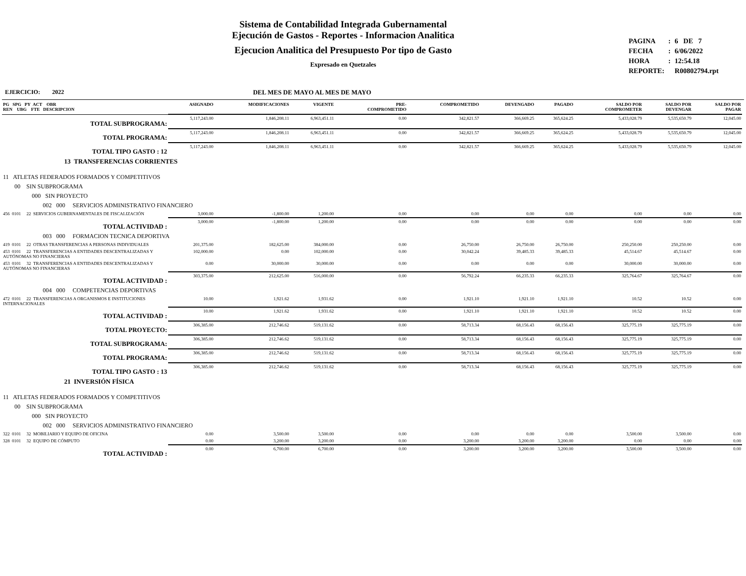Sistema de Contabilidad Integrada Gubernamental
Ejecución de Gastos - Reportes - Informacion Analitica
Ejecucion Analitica del Presupuesto Por tipo de Gasto
Expresado en Quetzales
| PAGINA | : | 6 DE 7 |
| FECHA | : | 6/06/2022 |
| HORA | : | 12:54.18 |
| REPORTE: | | R00802794.rpt |
EJERCICIO: 2022 DEL MES DE MAYO AL MES DE MAYO
| PG SPG PY ACT OBR REN UBG FTE DESCRIPCION | ASIGNADO | MODIFICACIONES | VIGENTE | PRE- COMPROMETIDO | COMPROMETIDO | DEVENGADO | PAGADO | SALDO POR COMPROMETER | SALDO POR DEVENGAR | SALDO POR PAGAR |
| --- | --- | --- | --- | --- | --- | --- | --- | --- | --- | --- |
| TOTAL SUBPROGRAMA: | 5,117,243.00 | 1,846,208.11 | 6,963,451.11 | 0.00 | 342,821.57 | 366,669.25 | 365,624.25 | 5,433,028.79 | 5,535,650.79 | 12,045.00 |
| TOTAL PROGRAMA: | 5,117,243.00 | 1,846,208.11 | 6,963,451.11 | 0.00 | 342,821.57 | 366,669.25 | 365,624.25 | 5,433,028.79 | 5,535,650.79 | 12,045.00 |
| TOTAL TIPO GASTO : 12 | 5,117,243.00 | 1,846,208.11 | 6,963,451.11 | 0.00 | 342,821.57 | 366,669.25 | 365,624.25 | 5,433,028.79 | 5,535,650.79 | 12,045.00 |
| 13 TRANSFERENCIAS CORRIENTES | | | | | | | | | | |
| 11 ATLETAS FEDERADOS FORMADOS Y COMPETITIVOS | | | | | | | | | | |
| 00 SIN SUBPROGRAMA | | | | | | | | | | |
| 000 SIN PROYECTO | | | | | | | | | | |
| 002 000 SERVICIOS ADMINISTRATIVO FINANCIERO | | | | | | | | | | |
| 456 0101 22 SERVICIOS GUBERNAMENTALES DE FISCALIZACIÓN | 3,000.00 | -1,800.00 | 1,200.00 | 0.00 | 0.00 | 0.00 | 0.00 | 0.00 | 0.00 | 0.00 |
| TOTAL ACTIVIDAD : | 3,000.00 | -1,800.00 | 1,200.00 | 0.00 | 0.00 | 0.00 | 0.00 | 0.00 | 0.00 | 0.00 |
| 003 000 FORMACION TECNICA DEPORTIVA | | | | | | | | | | |
| 419 0101 22 OTRAS TRANSFERENCIAS A PERSONAS INDIVIDUALES | 201,375.00 | 182,625.00 | 384,000.00 | 0.00 | 26,750.00 | 26,750.00 | 26,750.00 | 250,250.00 | 250,250.00 | 0.00 |
| 453 0101 22 TRANSFERENCIAS A ENTIDADES DESCENTRALIZADAS Y AUTÓNOMAS NO FINANCIERAS | 102,000.00 | 0.00 | 102,000.00 | 0.00 | 30,042.24 | 39,485.33 | 39,485.33 | 45,514.67 | 45,514.67 | 0.00 |
| 453 0101 32 TRANSFERENCIAS A ENTIDADES DESCENTRALIZADAS Y AUTÓNOMAS NO FINANCIERAS | 0.00 | 30,000.00 | 30,000.00 | 0.00 | 0.00 | 0.00 | 0.00 | 30,000.00 | 30,000.00 | 0.00 |
| TOTAL ACTIVIDAD : | 303,375.00 | 212,625.00 | 516,000.00 | 0.00 | 56,792.24 | 66,235.33 | 66,235.33 | 325,764.67 | 325,764.67 | 0.00 |
| 004 000 COMPETENCIAS DEPORTIVAS | | | | | | | | | | |
| 472 0101 22 TRANSFERENCIAS A ORGANISMOS E INSTITUCIONES INTERNACIONALES | 10.00 | 1,921.62 | 1,931.62 | 0.00 | 1,921.10 | 1,921.10 | 1,921.10 | 10.52 | 10.52 | 0.00 |
| TOTAL ACTIVIDAD : | 10.00 | 1,921.62 | 1,931.62 | 0.00 | 1,921.10 | 1,921.10 | 1,921.10 | 10.52 | 10.52 | 0.00 |
| TOTAL PROYECTO: | 306,385.00 | 212,746.62 | 519,131.62 | 0.00 | 58,713.34 | 68,156.43 | 68,156.43 | 325,775.19 | 325,775.19 | 0.00 |
| TOTAL SUBPROGRAMA: | 306,385.00 | 212,746.62 | 519,131.62 | 0.00 | 58,713.34 | 68,156.43 | 68,156.43 | 325,775.19 | 325,775.19 | 0.00 |
| TOTAL PROGRAMA: | 306,385.00 | 212,746.62 | 519,131.62 | 0.00 | 58,713.34 | 68,156.43 | 68,156.43 | 325,775.19 | 325,775.19 | 0.00 |
| TOTAL TIPO GASTO : 13 | 306,385.00 | 212,746.62 | 519,131.62 | 0.00 | 58,713.34 | 68,156.43 | 68,156.43 | 325,775.19 | 325,775.19 | 0.00 |
| 21 INVERSIÓN FÍSICA | | | | | | | | | | |
| 11 ATLETAS FEDERADOS FORMADOS Y COMPETITIVOS | | | | | | | | | | |
| 00 SIN SUBPROGRAMA | | | | | | | | | | |
| 000 SIN PROYECTO | | | | | | | | | | |
| 002 000 SERVICIOS ADMINISTRATIVO FINANCIERO | | | | | | | | | | |
| 322 0101 32 MOBILIARIO Y EQUIPO DE OFICINA | 0.00 | 3,500.00 | 3,500.00 | 0.00 | 0.00 | 0.00 | 0.00 | 3,500.00 | 3,500.00 | 0.00 |
| 328 0101 32 EQUIPO DE CÓMPUTO | 0.00 | 3,200.00 | 3,200.00 | 0.00 | 3,200.00 | 3,200.00 | 3,200.00 | 0.00 | 0.00 | 0.00 |
| TOTAL ACTIVIDAD : | 0.00 | 6,700.00 | 6,700.00 | 0.00 | 3,200.00 | 3,200.00 | 3,200.00 | 3,500.00 | 3,500.00 | 0.00 |